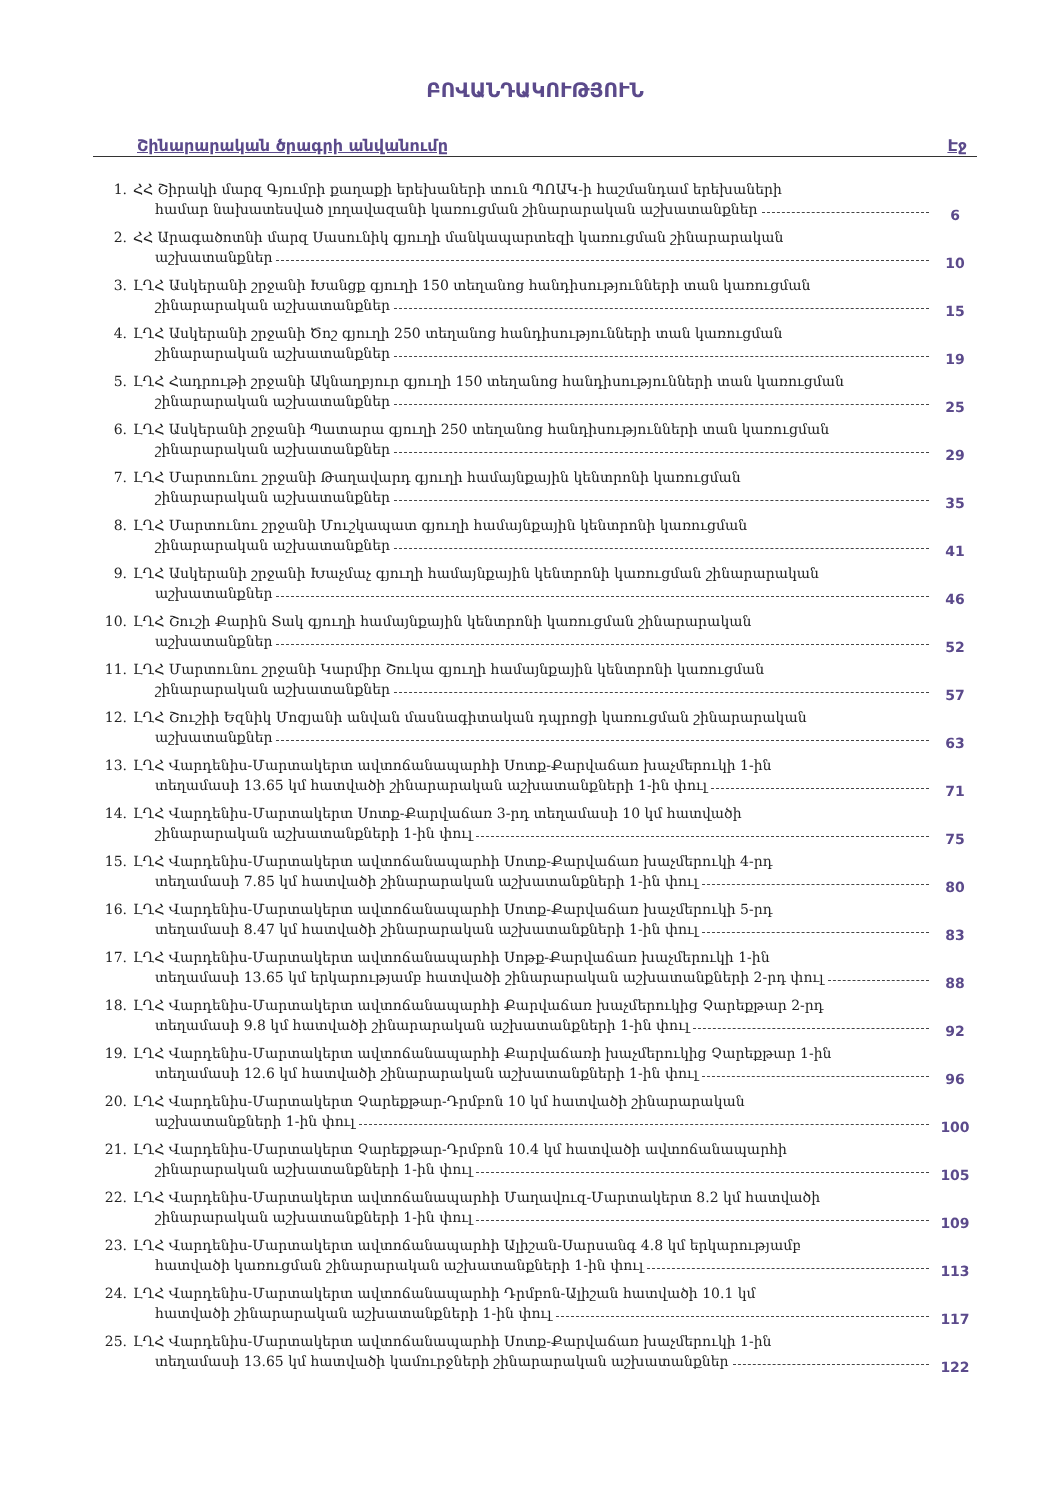ԲՈՎԱՆԴԱԿՈՒԹՅՈՒՆ
Շինարարական ծրագրի անվանումը Էջ
1. ՀՀ Շիրակի մարզ Գյումրի քաղաքի երեխաների տուն ՊՈԱԿ-ի հաշմանդամ երեխաների
համար նախատեսված լողավազանի կառուցման շինարարական աշխատանքներ
6
2. ՀՀ Արագածոտնի մարզ Սասունիկ գյուղի մանկապարտեզի կառուցման շինարարական
աշխատանքներ
10
3. ԼՂՀ Ասկերանի շրջանի Խանցք գյուղի 150 տեղանոց հանդիսությունների տան կառուցման
շինարարական աշխատանքներ
15
4. ԼՂՀ Ասկերանի շրջանի Ծոշ գյուղի 250 տեղանոց հանդիսությունների տան կառուցման
շինարարական աշխատանքներ
19
5. ԼՂՀ Հադրութի շրջանի Ակնաղբյուր գյուղի 150 տեղանոց հանդիսությունների տան կառուցման
շինարարական աշխատանքներ
25
6. ԼՂՀ Ասկերանի շրջանի Պատարա գյուղի 250 տեղանոց հանդիսությունների տան կառուցման
շինարարական աշխատանքներ
29
7. ԼՂՀ Մարտունու շրջանի Թաղավարդ գյուղի համայնքային կենտրոնի կառուցման
շինարարական աշխատանքներ
35
8. ԼՂՀ Մարտունու շրջանի Մուշկապատ գյուղի համայնքային կենտրոնի կառուցման
շինարարական աշխատանքներ
41
9. ԼՂՀ Ասկերանի շրջանի Խաչմաչ գյուղի համայնքային կենտրոնի կառուցման շինարարական
աշխատանքներ
46
10. ԼՂՀ Շուշի Քարին Տակ գյուղի համայնքային կենտրոնի կառուցման շինարարական
աշխատանքներ
52
11. ԼՂՀ Մարտունու շրջանի Կարմիր Շուկա գյուղի համայնքային կենտրոնի կառուցման
շինարարական աշխատանքներ
57
12. ԼՂՀ Շուշիի Եզնիկ Մոզյանի անվան մասնագիտական դպրոցի կառուցման շինարարական
աշխատանքներ
63
13. ԼՂՀ Վարդենիս-Մարտակերտ ավտոճանապարհի Սոտք-Քարվաճառ խաչմերուկի 1-ին
տեղամասի 13.65 կմ հատվածի շինարարական աշխատանքների 1-ին փուլ
71
14. ԼՂՀ Վարդենիս-Մարտակերտ Սոտք-Քարվաճառ 3-րդ տեղամասի 10 կմ հատվածի
շինարարական աշխատանքների 1-ին փուլ
75
15. ԼՂՀ Վարդենիս-Մարտակերտ ավտոճանապարհի Սոտք-Քարվաճառ խաչմերուկի 4-րդ
տեղամասի 7.85 կմ հատվածի շինարարական աշխատանքների 1-ին փուլ
80
16. ԼՂՀ Վարդենիս-Մարտակերտ ավտոճանապարհի Սոտք-Քարվաճառ խաչմերուկի 5-րդ
տեղամասի 8.47 կմ հատվածի շինարարական աշխատանքների 1-ին փուլ
83
17. ԼՂՀ Վարդենիս-Մարտակերտ ավտոճանապարհի Սոթք-Քարվաճառ խաչմերուկի 1-ին
տեղամասի 13.65 կմ երկարությամբ հատվածի շինարարական աշխատանքների 2-րդ փուլ
88
18. ԼՂՀ Վարդենիս-Մարտակերտ ավտոճանապարհի Քարվաճառ խաչմերուկից Չարեքթար 2-րդ
տեղամասի 9.8 կմ հատվածի շինարարական աշխատանքների 1-ին փուլ
92
19. ԼՂՀ Վարդենիս-Մարտակերտ ավտոճանապարհի Քարվաճառի խաչմերուկից Չարեքթար 1-ին
տեղամասի 12.6 կմ հատվածի շինարարական աշխատանքների 1-ին փուլ
96
20. ԼՂՀ Վարդենիս-Մարտակերտ Չարեքթար-Դրմբոն 10 կմ հատվածի շինարարական
աշխատանքների 1-ին փուլ
100
21. ԼՂՀ Վարդենիս-Մարտակերտ Չարեքթար-Դրմբոն 10.4 կմ հատվածի ավտոճանապարհի
շինարարական աշխատանքների 1-ին փուլ
105
22. ԼՂՀ Վարդենիս-Մարտակերտ ավտոճանապարհի Մաղավուզ-Մարտակերտ 8.2 կմ հատվածի
շինարարական աշխատանքների 1-ին փուլ
109
23. ԼՂՀ Վարդենիս-Մարտակերտ ավտոճանապարհի Ալիշան-Սարսանգ 4.8 կմ երկարությամբ
հատվածի կառուցման շինարարական աշխատանքների 1-ին փուլ
113
24. ԼՂՀ Վարդենիս-Մարտակերտ ավտոճանապարհի Դրմբոն-Ալիշան հատվածի 10.1 կմ
հատվածի շինարարական աշխատանքների 1-ին փուլ
117
25. ԼՂՀ Վարդենիս-Մարտակերտ ավտոճանապարհի Սոտք-Քարվաճառ խաչմերուկի 1-ին
տեղամասի 13.65 կմ հատվածի կամուրջների շինարարական աշխատանքներ
122